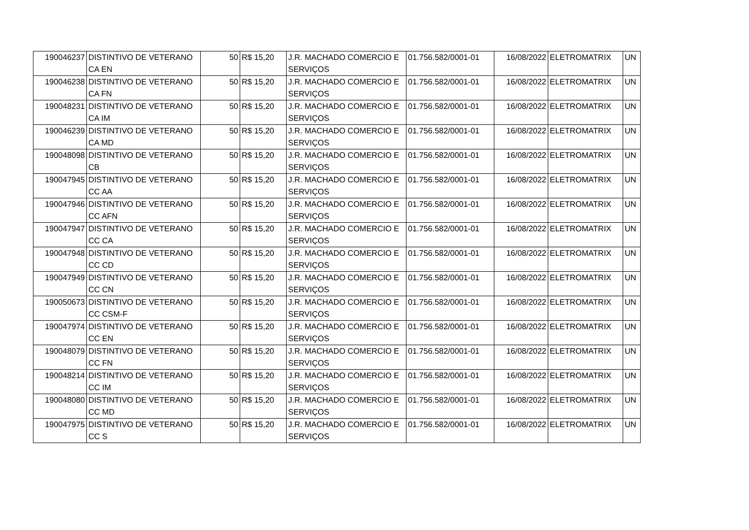| 190046237 | DISTINTIVO DE VETERANO CA EN | 50 | R$ 15,20 | J.R. MACHADO COMERCIO E SERVIÇOS | 01.756.582/0001-01 | 16/08/2022 | ELETROMATRIX | UN |
| 190046238 | DISTINTIVO DE VETERANO CA FN | 50 | R$ 15,20 | J.R. MACHADO COMERCIO E SERVIÇOS | 01.756.582/0001-01 | 16/08/2022 | ELETROMATRIX | UN |
| 190048231 | DISTINTIVO DE VETERANO CA IM | 50 | R$ 15,20 | J.R. MACHADO COMERCIO E SERVIÇOS | 01.756.582/0001-01 | 16/08/2022 | ELETROMATRIX | UN |
| 190046239 | DISTINTIVO DE VETERANO CA MD | 50 | R$ 15,20 | J.R. MACHADO COMERCIO E SERVIÇOS | 01.756.582/0001-01 | 16/08/2022 | ELETROMATRIX | UN |
| 190048098 | DISTINTIVO DE VETERANO CB | 50 | R$ 15,20 | J.R. MACHADO COMERCIO E SERVIÇOS | 01.756.582/0001-01 | 16/08/2022 | ELETROMATRIX | UN |
| 190047945 | DISTINTIVO DE VETERANO CC AA | 50 | R$ 15,20 | J.R. MACHADO COMERCIO E SERVIÇOS | 01.756.582/0001-01 | 16/08/2022 | ELETROMATRIX | UN |
| 190047946 | DISTINTIVO DE VETERANO CC AFN | 50 | R$ 15,20 | J.R. MACHADO COMERCIO E SERVIÇOS | 01.756.582/0001-01 | 16/08/2022 | ELETROMATRIX | UN |
| 190047947 | DISTINTIVO DE VETERANO CC CA | 50 | R$ 15,20 | J.R. MACHADO COMERCIO E SERVIÇOS | 01.756.582/0001-01 | 16/08/2022 | ELETROMATRIX | UN |
| 190047948 | DISTINTIVO DE VETERANO CC CD | 50 | R$ 15,20 | J.R. MACHADO COMERCIO E SERVIÇOS | 01.756.582/0001-01 | 16/08/2022 | ELETROMATRIX | UN |
| 190047949 | DISTINTIVO DE VETERANO CC CN | 50 | R$ 15,20 | J.R. MACHADO COMERCIO E SERVIÇOS | 01.756.582/0001-01 | 16/08/2022 | ELETROMATRIX | UN |
| 190050673 | DISTINTIVO DE VETERANO CC CSM-F | 50 | R$ 15,20 | J.R. MACHADO COMERCIO E SERVIÇOS | 01.756.582/0001-01 | 16/08/2022 | ELETROMATRIX | UN |
| 190047974 | DISTINTIVO DE VETERANO CC EN | 50 | R$ 15,20 | J.R. MACHADO COMERCIO E SERVIÇOS | 01.756.582/0001-01 | 16/08/2022 | ELETROMATRIX | UN |
| 190048079 | DISTINTIVO DE VETERANO CC FN | 50 | R$ 15,20 | J.R. MACHADO COMERCIO E SERVIÇOS | 01.756.582/0001-01 | 16/08/2022 | ELETROMATRIX | UN |
| 190048214 | DISTINTIVO DE VETERANO CC IM | 50 | R$ 15,20 | J.R. MACHADO COMERCIO E SERVIÇOS | 01.756.582/0001-01 | 16/08/2022 | ELETROMATRIX | UN |
| 190048080 | DISTINTIVO DE VETERANO CC MD | 50 | R$ 15,20 | J.R. MACHADO COMERCIO E SERVIÇOS | 01.756.582/0001-01 | 16/08/2022 | ELETROMATRIX | UN |
| 190047975 | DISTINTIVO DE VETERANO CC S | 50 | R$ 15,20 | J.R. MACHADO COMERCIO E SERVIÇOS | 01.756.582/0001-01 | 16/08/2022 | ELETROMATRIX | UN |